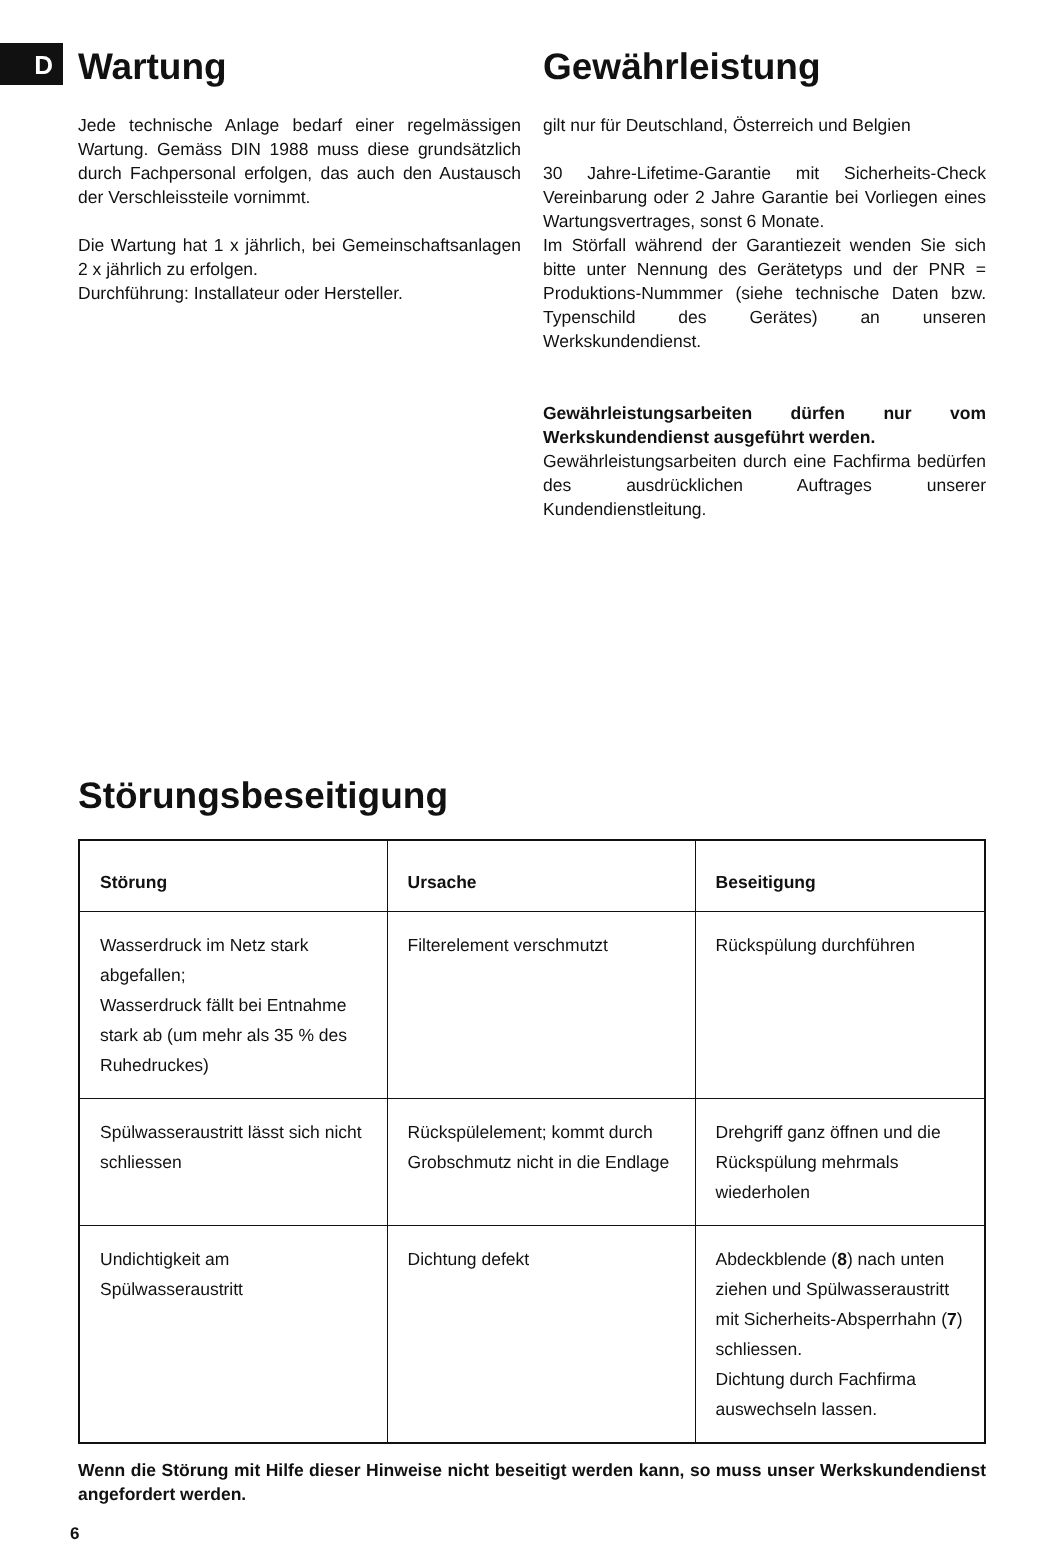D
Wartung
Jede technische Anlage bedarf einer regelmässigen Wartung. Gemäss DIN 1988 muss diese grundsätzlich durch Fachpersonal erfolgen, das auch den Austausch der Verschleissteile vornimmt.
Die Wartung hat 1 x jährlich, bei Gemeinschaftsanlagen 2 x jährlich zu erfolgen.
Durchführung: Installateur oder Hersteller.
Gewährleistung
gilt nur für Deutschland, Österreich und Belgien
30 Jahre-Lifetime-Garantie mit Sicherheits-Check Vereinbarung oder 2 Jahre Garantie bei Vorliegen eines Wartungsvertrages, sonst 6 Monate.
Im Störfall während der Garantiezeit wenden Sie sich bitte unter Nennung des Gerätetyps und der PNR = Produktions-Nummmer (siehe technische Daten bzw. Typenschild des Gerätes) an unseren Werkskundendienst.
Gewährleistungsarbeiten dürfen nur vom Werkskundendienst ausgeführt werden.
Gewährleistungsarbeiten durch eine Fachfirma bedürfen des ausdrücklichen Auftrages unserer Kundendienstleitung.
Störungsbeseitigung
| Störung | Ursache | Beseitigung |
| --- | --- | --- |
| Wasserdruck im Netz stark abgefallen; Wasserdruck fällt bei Entnahme stark ab (um mehr als 35 % des Ruhedruckes) | Filterelement verschmutzt | Rückspülung durchführen |
| Spülwasseraustritt lässt sich nicht schliessen | Rückspülelement; kommt durch Grobschmutz nicht in die Endlage | Drehgriff ganz öffnen und die Rückspülung mehrmals wiederholen |
| Undichtigkeit am Spülwasseraustritt | Dichtung defekt | Abdeckblende ( 8 ) nach unten ziehen und Spülwasseraustritt mit Sicherheits-Absperrhahn ( 7 ) schliessen. Dichtung durch Fachfirma auswechseln lassen. |
Wenn die Störung mit Hilfe dieser Hinweise nicht beseitigt werden kann, so muss unser Werkskundendienst angefordert werden.
6